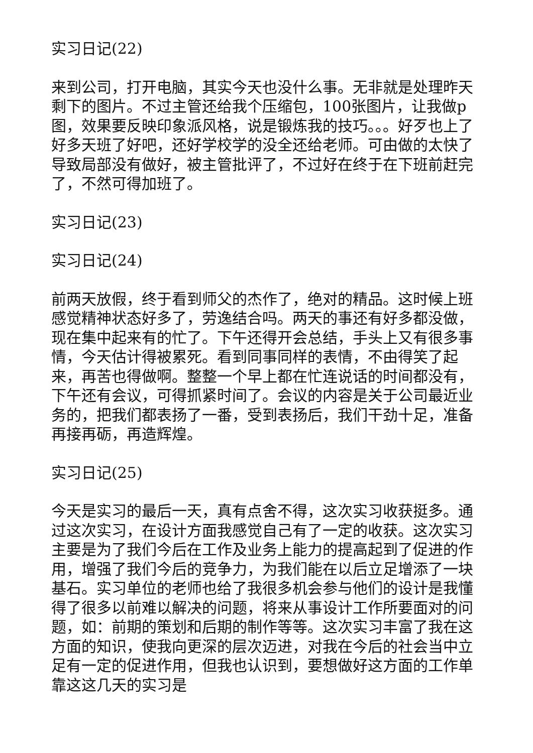实习日记(22)
来到公司，打开电脑，其实今天也没什么事。无非就是处理昨天剩下的图片。不过主管还给我个压缩包，100张图片，让我做p图，效果要反映印象派风格，说是锻炼我的技巧。。。好歹也上了好多天班了好吧，还好学校学的没全还给老师。可由做的太快了导致局部没有做好，被主管批评了，不过好在终于在下班前赶完了，不然可得加班了。
实习日记(23)
实习日记(24)
前两天放假，终于看到师父的杰作了，绝对的精品。这时候上班感觉精神状态好多了，劳逸结合吗。两天的事还有好多都没做，现在集中起来有的忙了。下午还得开会总结，手头上又有很多事情，今天估计得被累死。看到同事同样的表情，不由得笑了起来，再苦也得做啊。整整一个早上都在忙连说话的时间都没有，下午还有会议，可得抓紧时间了。会议的内容是关于公司最近业务的，把我们都表扬了一番，受到表扬后，我们干劲十足，准备再接再砺，再造辉煌。
实习日记(25)
今天是实习的最后一天，真有点舍不得，这次实习收获挺多。通过这次实习，在设计方面我感觉自己有了一定的收获。这次实习主要是为了我们今后在工作及业务上能力的提高起到了促进的作用，增强了我们今后的竞争力，为我们能在以后立足增添了一块基石。实习单位的老师也给了我很多机会参与他们的设计是我懂得了很多以前难以解决的问题，将来从事设计工作所要面对的问题，如：前期的策划和后期的制作等等。这次实习丰富了我在这方面的知识，使我向更深的层次迈进，对我在今后的社会当中立足有一定的促进作用，但我也认识到，要想做好这方面的工作单靠这这几天的实习是